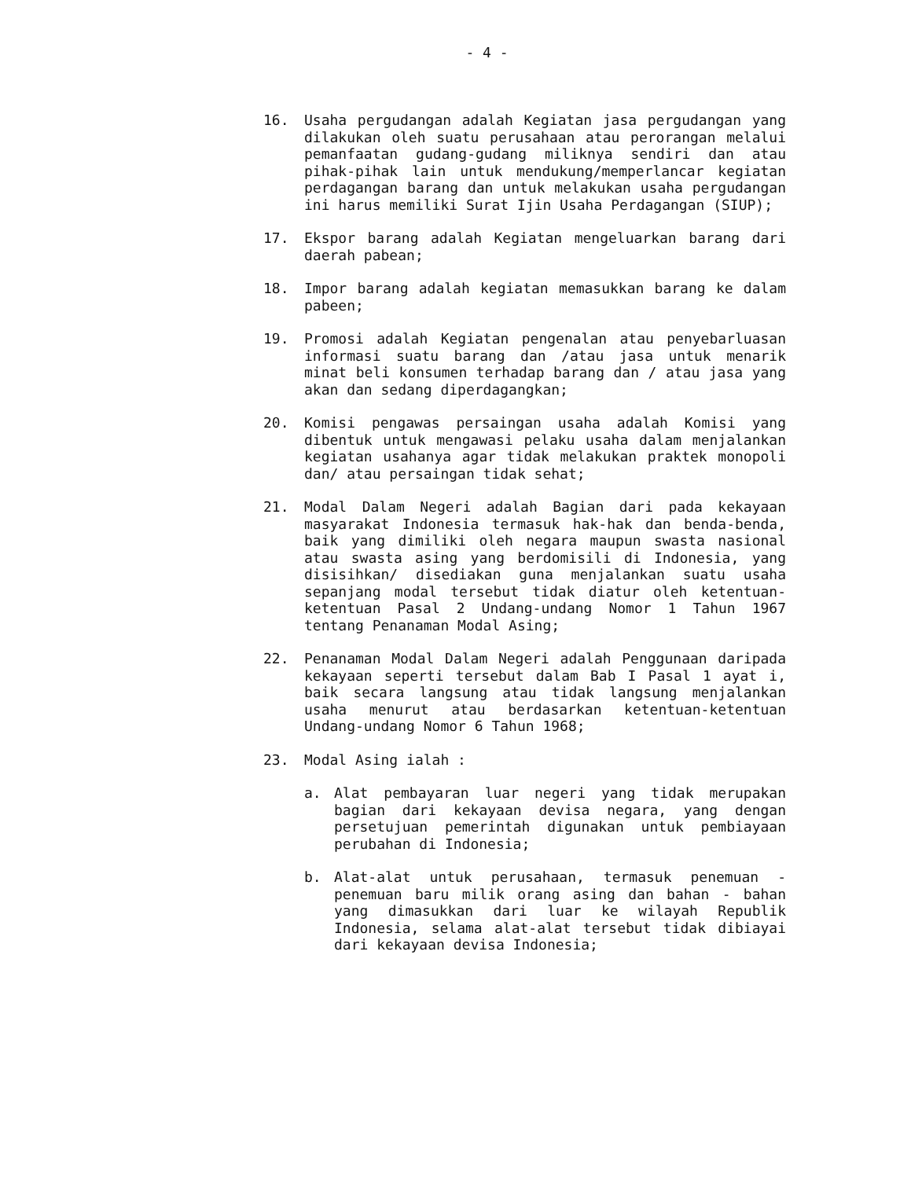- 4 -
16. Usaha pergudangan adalah Kegiatan jasa pergudangan yang dilakukan oleh suatu perusahaan atau perorangan melalui pemanfaatan gudang-gudang miliknya sendiri dan atau pihak-pihak lain untuk mendukung/memperlancar kegiatan perdagangan barang dan untuk melakukan usaha pergudangan ini harus memiliki Surat Ijin Usaha Perdagangan (SIUP);
17. Ekspor barang adalah Kegiatan mengeluarkan barang dari daerah pabean;
18. Impor barang adalah kegiatan memasukkan barang ke dalam pabeen;
19. Promosi adalah Kegiatan pengenalan atau penyebarluasan informasi suatu barang dan /atau jasa untuk menarik minat beli konsumen terhadap barang dan / atau jasa yang akan dan sedang diperdagangkan;
20. Komisi pengawas persaingan usaha adalah Komisi yang dibentuk untuk mengawasi pelaku usaha dalam menjalankan kegiatan usahanya agar tidak melakukan praktek monopoli dan/ atau persaingan tidak sehat;
21. Modal Dalam Negeri adalah Bagian dari pada kekayaan masyarakat Indonesia termasuk hak-hak dan benda-benda, baik yang dimiliki oleh negara maupun swasta nasional atau swasta asing yang berdomisili di Indonesia, yang disisihkan/ disediakan guna menjalankan suatu usaha sepanjang modal tersebut tidak diatur oleh ketentuan-ketentuan Pasal 2 Undang-undang Nomor 1 Tahun 1967 tentang Penanaman Modal Asing;
22. Penanaman Modal Dalam Negeri adalah Penggunaan daripada kekayaan seperti tersebut dalam Bab I Pasal 1 ayat i, baik secara langsung atau tidak langsung menjalankan usaha menurut atau berdasarkan ketentuan-ketentuan Undang-undang Nomor 6 Tahun 1968;
23. Modal Asing ialah :
a. Alat pembayaran luar negeri yang tidak merupakan bagian dari kekayaan devisa negara, yang dengan persetujuan pemerintah digunakan untuk pembiayaan perubahan di Indonesia;
b. Alat-alat untuk perusahaan, termasuk penemuan -penemuan baru milik orang asing dan bahan - bahan yang dimasukkan dari luar ke wilayah Republik Indonesia, selama alat-alat tersebut tidak dibiayai dari kekayaan devisa Indonesia;